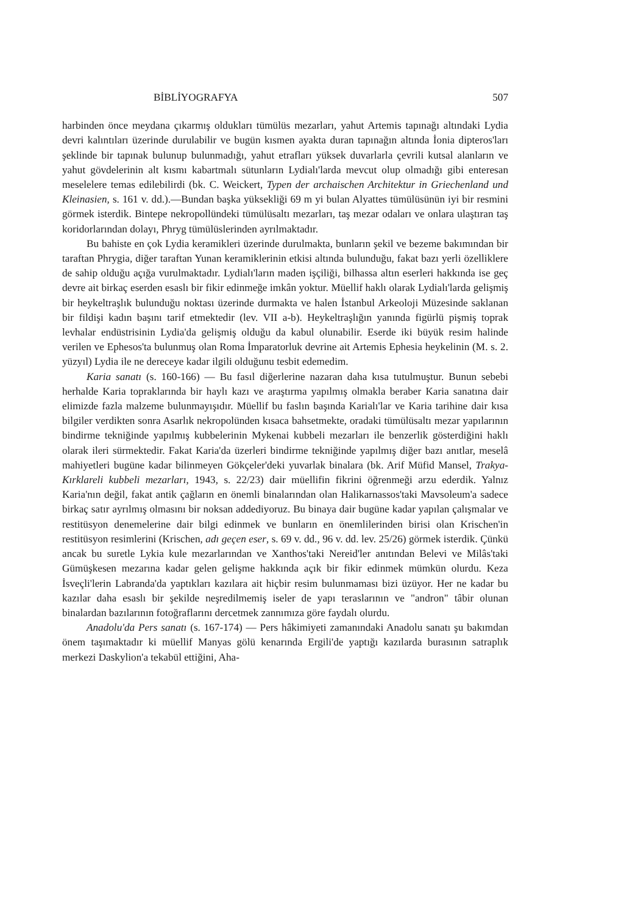BİBLİYOGRAFYA 507
harbinden önce meydana çıkarmış oldukları tümülüs mezarları, yahut Artemis tapınağı altındaki Lydia devri kalıntıları üzerinde durulabilir ve bugün kısmen ayakta duran tapınağın altında İonia dipteros'ları şeklinde bir tapınak bulunup bulunmadığı, yahut etrafları yüksek duvarlarla çevrili kutsal alanların ve yahut gövdelerinin alt kısmı kabartmalı sütunların Lydialı'larda mevcut olup olmadığı gibi enteresan meselelere temas edilebilirdi (bk. C. Weickert, Typen der archaischen Architektur in Griechenland und Kleinasien, s. 161 v. dd.).—Bundan başka yüksekliği 69 m yi bulan Alyattes tümülüsünün iyi bir resmini görmek isterdik. Bintepe nekropollündeki tümülüsaltı mezarları, taş mezar odaları ve onlara ulaştıran taş koridorlarından dolayı, Phryg tümülüslerinden ayrılmaktadır.
Bu bahiste en çok Lydia keramikleri üzerinde durulmakta, bunların şekil ve bezeme bakımından bir taraftan Phrygia, diğer taraftan Yunan keramiklerinin etkisi altında bulunduğu, fakat bazı yerli özelliklere de sahip olduğu açığa vurulmaktadır. Lydialı'ların maden işçiliği, bilhassa altın eserleri hakkında ise geç devre ait birkaç eserden esaslı bir fikir edinmeğe imkân yoktur. Müellif haklı olarak Lydialı'larda gelişmiş bir heykeltraşlık bulunduğu noktası üzerinde durmakta ve halen İstanbul Arkeoloji Müzesinde saklanan bir fildişi kadın başını tarif etmektedir (lev. VII a-b). Heykeltraşlığın yanında figürlü pişmiş toprak levhalar endüstrisinin Lydia'da gelişmiş olduğu da kabul olunabilir. Eserde iki büyük resim halinde verilen ve Ephesos'ta bulunmuş olan Roma İmparatorluk devrine ait Artemis Ephesia heykelinin (M. s. 2. yüzyıl) Lydia ile ne dereceye kadar ilgili olduğunu tesbit edemedim.
Karia sanatı (s. 160-166) — Bu fasıl diğerlerine nazaran daha kısa tutulmuştur. Bunun sebebi herhalde Karia topraklarında bir haylı kazı ve araştırma yapılmış olmakla beraber Karia sanatına dair elimizde fazla malzeme bulunmayışıdır. Müellif bu faslın başında Karialı'lar ve Karia tarihine dair kısa bilgiler verdikten sonra Asarlık nekropolünden kısaca bahsetmekte, oradaki tümülüsaltı mezar yapılarının bindirme tekniğinde yapılmış kubbelerinin Mykenai kubbeli mezarları ile benzerlik gösterdiğini haklı olarak ileri sürmektedir. Fakat Karia'da üzerleri bindirme tekniğinde yapılmış diğer bazı anıtlar, meselâ mahiyetleri bugüne kadar bilinmeyen Gökçeler'deki yuvarlak binalara (bk. Arif Müfid Mansel, Trakya-Kırklareli kubbeli mezarları, 1943, s. 22/23) dair müellifin fikrini öğrenmeği arzu ederdik. Yalnız Karia'nın değil, fakat antik çağların en önemli binalarından olan Halikarnassos'taki Mavsoleum'a sadece birkaç satır ayrılmış olmasını bir noksan addediyoruz. Bu binaya dair bugüne kadar yapılan çalışmalar ve restitüsyon denemelerine dair bilgi edinmek ve bunların en önemlilerinden birisi olan Krischen'in restitüsyon resimlerini (Krischen, adı geçen eser, s. 69 v. dd., 96 v. dd. lev. 25/26) görmek isterdik. Çünkü ancak bu suretle Lykia kule mezarlarından ve Xanthos'taki Nereid'ler anıtından Belevi ve Milâs'taki Gümüşkesen mezarına kadar gelen gelişme hakkında açık bir fikir edinmek mümkün olurdu. Keza İsveçli'lerin Labranda'da yaptıkları kazılara ait hiçbir resim bulunmaması bizi üzüyor. Her ne kadar bu kazılar daha esaslı bir şekilde neşredilmemiş iseler de yapı teraslarının ve "andron" tâbir olunan binalardan bazılarının fotoğraflarını dercetmek zannımıza göre faydalı olurdu.
Anadolu'da Pers sanatı (s. 167-174) — Pers hâkimiyeti zamanındaki Anadolu sanatı şu bakımdan önem taşımaktadır ki müellif Manyas gölü kenarında Ergili'de yaptığı kazılarda burasının satraplık merkezi Daskylion'a tekabül ettiğini, Aha-